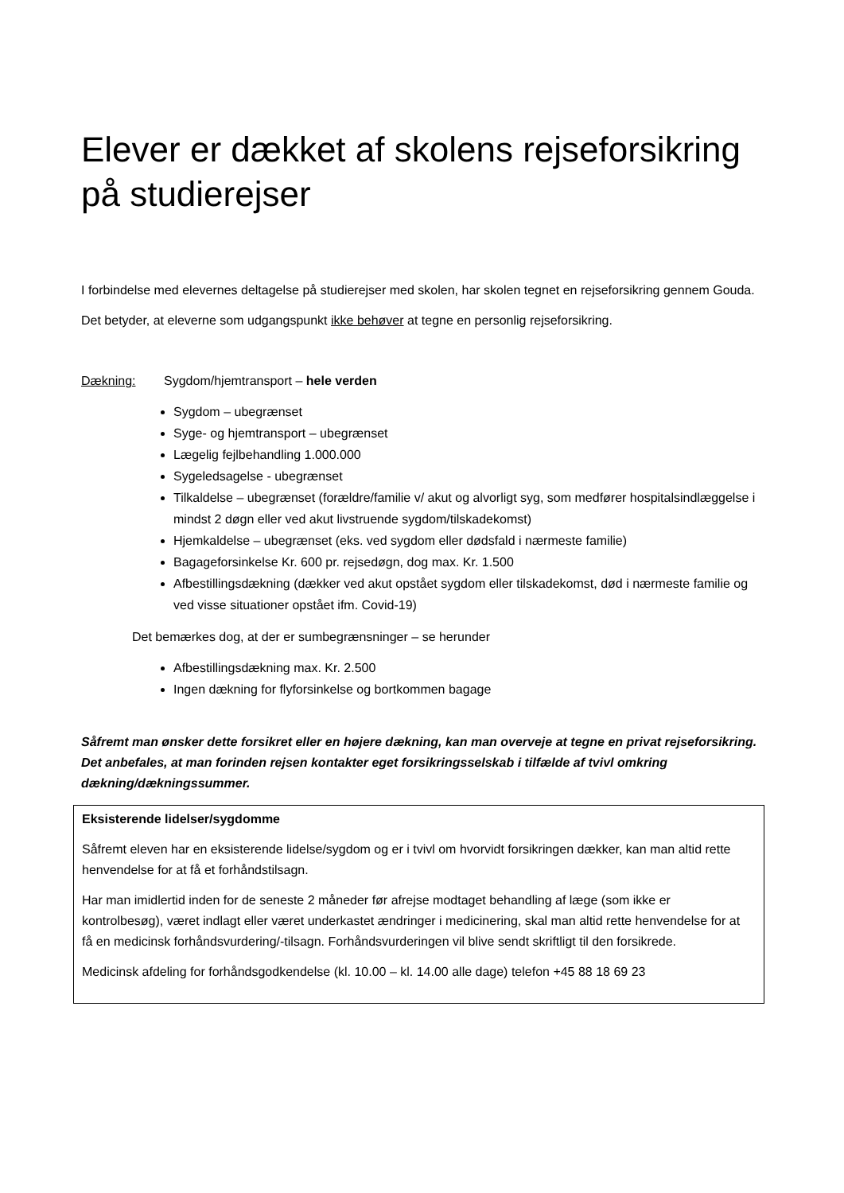Elever er dækket af skolens rejseforsikring på studierejser
I forbindelse med elevernes deltagelse på studierejser med skolen, har skolen tegnet en rejseforsikring gennem Gouda.
Det betyder, at eleverne som udgangspunkt ikke behøver at tegne en personlig rejseforsikring.
Dækning: Sygdom/hjemtransport – hele verden
Sygdom – ubegrænset
Syge- og hjemtransport – ubegrænset
Lægelig fejlbehandling 1.000.000
Sygeledsagelse - ubegrænset
Tilkaldelse – ubegrænset (forældre/familie v/ akut og alvorligt syg, som medfører hospitalsindlæggelse i mindst 2 døgn eller ved akut livstruende sygdom/tilskadekomst)
Hjemkaldelse – ubegrænset (eks. ved sygdom eller dødsfald i nærmeste familie)
Bagageforsinkelse Kr. 600 pr. rejsedøgn, dog max. Kr. 1.500
Afbestillingsdækning (dækker ved akut opstået sygdom eller tilskadekomst, død i nærmeste familie og ved visse situationer opstået ifm. Covid-19)
Det bemærkes dog, at der er sumbegrænsninger – se herunder
Afbestillingsdækning max. Kr. 2.500
Ingen dækning for flyforsinkelse og bortkommen bagage
Såfremt man ønsker dette forsikret eller en højere dækning, kan man overveje at tegne en privat rejseforsikring. Det anbefales, at man forinden rejsen kontakter eget forsikringsselskab i tilfælde af tvivl omkring dækning/dækningssummer.
Eksisterende lidelser/sygdomme
Såfremt eleven har en eksisterende lidelse/sygdom og er i tvivl om hvorvidt forsikringen dækker, kan man altid rette henvendelse for at få et forhåndstilsagn.
Har man imidlertid inden for de seneste 2 måneder før afrejse modtaget behandling af læge (som ikke er kontrolbesøg), været indlagt eller været underkastet ændringer i medicinering, skal man altid rette henvendelse for at få en medicinsk forhåndsvurdering/-tilsagn. Forhåndsvurderingen vil blive sendt skriftligt til den forsikrede.
Medicinsk afdeling for forhåndsgodkendelse (kl. 10.00 – kl. 14.00 alle dage) telefon +45 88 18 69 23